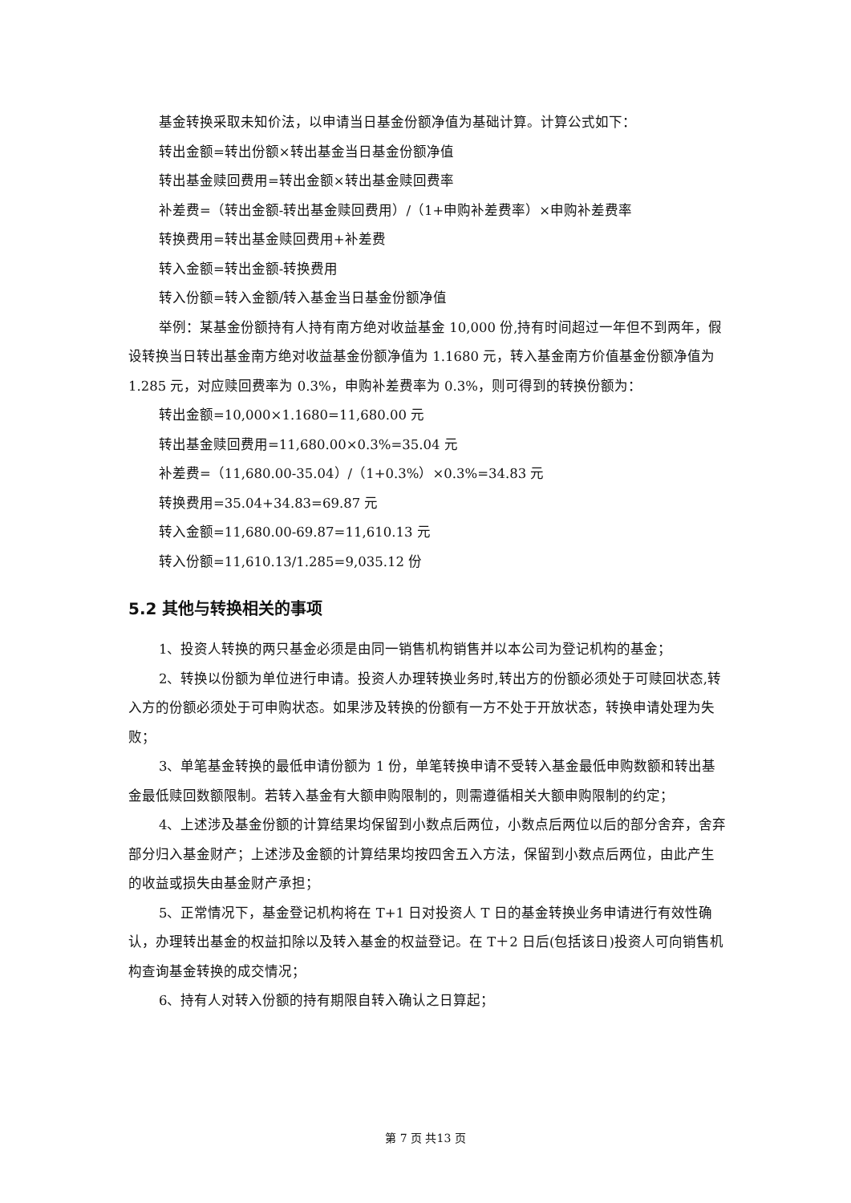基金转换采取未知价法，以申请当日基金份额净值为基础计算。计算公式如下：
转出金额=转出份额×转出基金当日基金份额净值
转出基金赎回费用=转出金额×转出基金赎回费率
补差费=（转出金额-转出基金赎回费用）/（1+申购补差费率）×申购补差费率
转换费用=转出基金赎回费用+补差费
转入金额=转出金额-转换费用
转入份额=转入金额/转入基金当日基金份额净值
举例：某基金份额持有人持有南方绝对收益基金 10,000 份,持有时间超过一年但不到两年，假设转换当日转出基金南方绝对收益基金份额净值为 1.1680 元，转入基金南方价值基金份额净值为 1.285 元，对应赎回费率为 0.3%，申购补差费率为 0.3%，则可得到的转换份额为：
转出金额=10,000×1.1680=11,680.00 元
转出基金赎回费用=11,680.00×0.3%=35.04 元
补差费=（11,680.00-35.04）/（1+0.3%）×0.3%=34.83 元
转换费用=35.04+34.83=69.87 元
转入金额=11,680.00-69.87=11,610.13 元
转入份额=11,610.13/1.285=9,035.12 份
5.2 其他与转换相关的事项
1、投资人转换的两只基金必须是由同一销售机构销售并以本公司为登记机构的基金；
2、转换以份额为单位进行申请。投资人办理转换业务时,转出方的份额必须处于可赎回状态,转入方的份额必须处于可申购状态。如果涉及转换的份额有一方不处于开放状态，转换申请处理为失败；
3、单笔基金转换的最低申请份额为 1 份，单笔转换申请不受转入基金最低申购数额和转出基金最低赎回数额限制。若转入基金有大额申购限制的，则需遵循相关大额申购限制的约定；
4、上述涉及基金份额的计算结果均保留到小数点后两位，小数点后两位以后的部分舍弃，舍弃部分归入基金财产；上述涉及金额的计算结果均按四舍五入方法，保留到小数点后两位，由此产生的收益或损失由基金财产承担；
5、正常情况下，基金登记机构将在 T+1 日对投资人 T 日的基金转换业务申请进行有效性确认，办理转出基金的权益扣除以及转入基金的权益登记。在 T＋2 日后(包括该日)投资人可向销售机构查询基金转换的成交情况；
6、持有人对转入份额的持有期限自转入确认之日算起；
第 7 页 共13 页